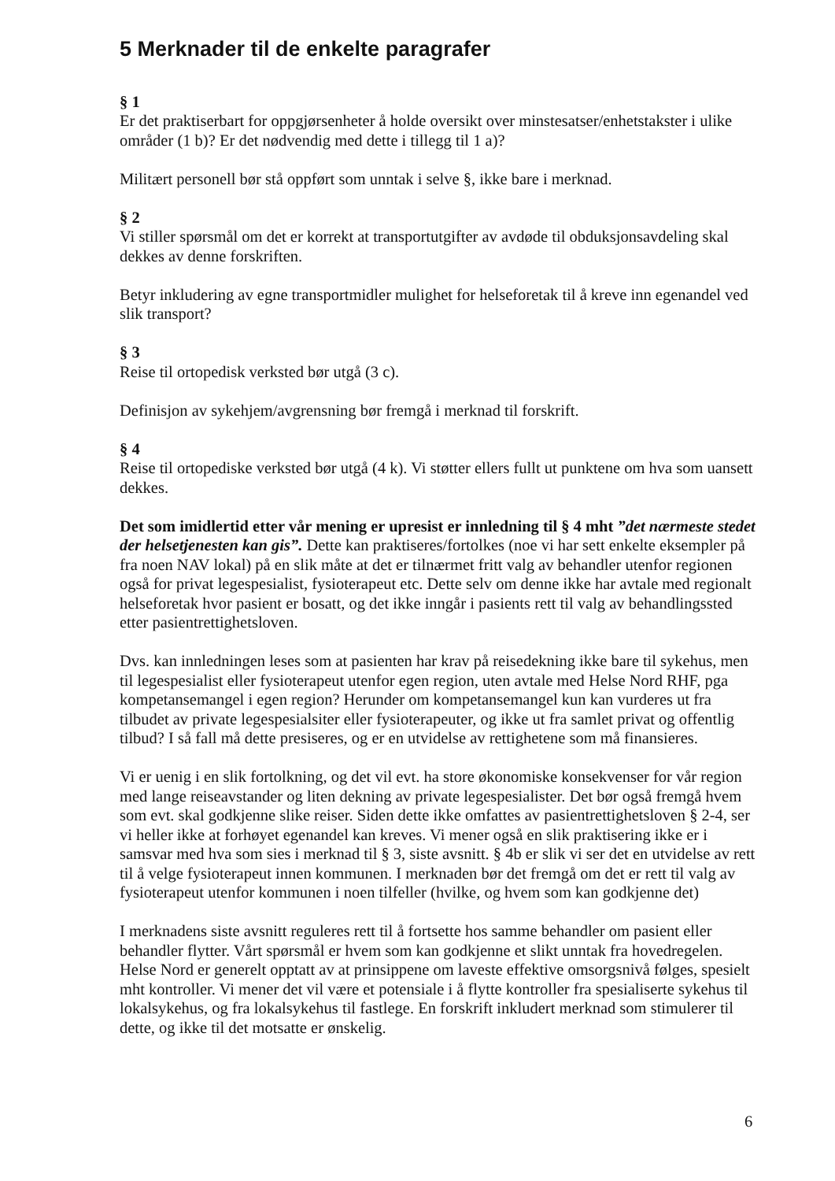5 Merknader til de enkelte paragrafer
§ 1
Er det praktiserbart for oppgjørsenheter å holde oversikt over minstesatser/enhetstakster i ulike områder (1 b)? Er det nødvendig med dette i tillegg til 1 a)?
Militært personell bør stå oppført som unntak i selve §, ikke bare i merknad.
§ 2
Vi stiller spørsmål om det er korrekt at transportutgifter av avdøde til obduksjonsavdeling skal dekkes av denne forskriften.
Betyr inkludering av egne transportmidler mulighet for helseforetak til å kreve inn egenandel ved slik transport?
§ 3
Reise til ortopedisk verksted bør utgå (3 c).
Definisjon av sykehjem/avgrensning bør fremgå i merknad til forskrift.
§ 4
Reise til ortopediske verksted bør utgå (4 k). Vi støtter ellers fullt ut punktene om hva som uansett dekkes.
Det som imidlertid etter vår mening er upresist er innledning til § 4 mht ”det nærmeste stedet der helsetjenesten kan gis”. Dette kan praktiseres/fortolkes (noe vi har sett enkelte eksempler på fra noen NAV lokal) på en slik måte at det er tilnærmet fritt valg av behandler utenfor regionen også for privat legespesialist, fysioterapeut etc. Dette selv om denne ikke har avtale med regionalt helseforetak hvor pasient er bosatt, og det ikke inngår i pasients rett til valg av behandlingssted etter pasientrettighetsloven.
Dvs. kan innledningen leses som at pasienten har krav på reisedekning ikke bare til sykehus, men til legespesialist eller fysioterapeut utenfor egen region, uten avtale med Helse Nord RHF, pga kompetansemangel i egen region? Herunder om kompetansemangel kun kan vurderes ut fra tilbudet av private legespesialsiter eller fysioterapeuter, og ikke ut fra samlet privat og offentlig tilbud? I så fall må dette presiseres, og er en utvidelse av rettighetene som må finansieres.
Vi er uenig i en slik fortolkning, og det vil evt. ha store økonomiske konsekvenser for vår region med lange reiseavstander og liten dekning av private legespesialister. Det bør også fremgå hvem som evt. skal godkjenne slike reiser. Siden dette ikke omfattes av pasientrettighetsloven § 2-4, ser vi heller ikke at forhøyet egenandel kan kreves. Vi mener også en slik praktisering ikke er i samsvar med hva som sies i merknad til § 3, siste avsnitt. § 4b er slik vi ser det en utvidelse av rett til å velge fysioterapeut innen kommunen. I merknaden bør det fremgå om det er rett til valg av fysioterapeut utenfor kommunen i noen tilfeller (hvilke, og hvem som kan godkjenne det)
I merknadens siste avsnitt reguleres rett til å fortsette hos samme behandler om pasient eller behandler flytter. Vårt spørsmål er hvem som kan godkjenne et slikt unntak fra hovedregelen. Helse Nord er generelt opptatt av at prinsippene om laveste effektive omsorgsnivå følges, spesielt mht kontroller. Vi mener det vil være et potensiale i å flytte kontroller fra spesialiserte sykehus til lokalsykehus, og fra lokalsykehus til fastlege. En forskrift inkludert merknad som stimulerer til dette, og ikke til det motsatte er ønskelig.
6